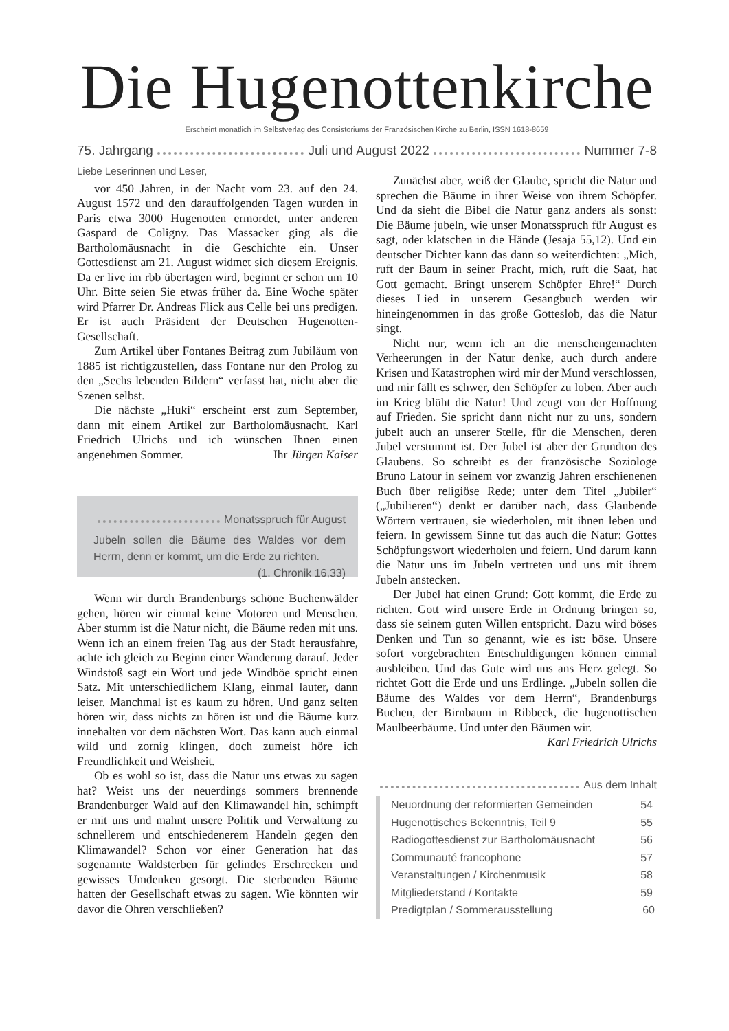Die Hugenottenkirche
Erscheint monatlich im Selbstverlag des Consistoriums der Französischen Kirche zu Berlin, ISSN 1618-8659
75. Jahrgang Juli und August 2022 Nummer 7-8
Liebe Leserinnen und Leser,
vor 450 Jahren, in der Nacht vom 23. auf den 24. August 1572 und den darauffolgenden Tagen wurden in Paris etwa 3000 Hugenotten ermordet, unter anderen Gaspard de Coligny. Das Massacker ging als die Bartholomäusnacht in die Geschichte ein. Unser Gottesdienst am 21. August widmet sich diesem Ereignis. Da er live im rbb übertagen wird, beginnt er schon um 10 Uhr. Bitte seien Sie etwas früher da. Eine Woche später wird Pfarrer Dr. Andreas Flick aus Celle bei uns predigen. Er ist auch Präsident der Deutschen Hugenotten-Gesellschaft.
Zum Artikel über Fontanes Beitrag zum Jubiläum von 1885 ist richtigzustellen, dass Fontane nur den Prolog zu den „Sechs lebenden Bildern“ verfasst hat, nicht aber die Szenen selbst.
Die nächste „Huki“ erscheint erst zum September, dann mit einem Artikel zur Bartholomäusnacht. Karl Friedrich Ulrichs und ich wünschen Ihnen einen angenehmen Sommer. Ihr Jürgen Kaiser
Monatsspruch für August
Jubeln sollen die Bäume des Waldes vor dem Herrn, denn er kommt, um die Erde zu richten. (1. Chronik 16,33)
Wenn wir durch Brandenburgs schöne Buchenwälder gehen, hören wir einmal keine Motoren und Menschen. Aber stumm ist die Natur nicht, die Bäume reden mit uns. Wenn ich an einem freien Tag aus der Stadt herausfahre, achte ich gleich zu Beginn einer Wanderung darauf. Jeder Windstoß sagt ein Wort und jede Windböe spricht einen Satz. Mit unterschiedlichem Klang, einmal lauter, dann leiser. Manchmal ist es kaum zu hören. Und ganz selten hören wir, dass nichts zu hören ist und die Bäume kurz innehalten vor dem nächsten Wort. Das kann auch einmal wild und zornig klingen, doch zumeist höre ich Freundlichkeit und Weisheit.
Ob es wohl so ist, dass die Natur uns etwas zu sagen hat? Weist uns der neuerdings sommers brennende Brandenburger Wald auf den Klimawandel hin, schimpft er mit uns und mahnt unsere Politik und Verwaltung zu schnellerem und entschiedenerem Handeln gegen den Klimawandel? Schon vor einer Generation hat das sogenannte Waldsterben für gelindes Erschrecken und gewisses Umdenken gesorgt. Die sterbenden Bäume hatten der Gesellschaft etwas zu sagen. Wie könnten wir davor die Ohren verschließen?
Zunächst aber, weiß der Glaube, spricht die Natur und sprechen die Bäume in ihrer Weise von ihrem Schöpfer. Und da sieht die Bibel die Natur ganz anders als sonst: Die Bäume jubeln, wie unser Monatsspruch für August es sagt, oder klatschen in die Hände (Jesaja 55,12). Und ein deutscher Dichter kann das dann so weiterdichten: „Mich, ruft der Baum in seiner Pracht, mich, ruft die Saat, hat Gott gemacht. Bringt unserem Schöpfer Ehre!“ Durch dieses Lied in unserem Gesangbuch werden wir hineingenommen in das große Gotteslob, das die Natur singt.
Nicht nur, wenn ich an die menschengemachten Verheerungen in der Natur denke, auch durch andere Krisen und Katastrophen wird mir der Mund verschlossen, und mir fällt es schwer, den Schöpfer zu loben. Aber auch im Krieg blüht die Natur! Und zeugt von der Hoffnung auf Frieden. Sie spricht dann nicht nur zu uns, sondern jubelt auch an unserer Stelle, für die Menschen, deren Jubel verstummt ist. Der Jubel ist aber der Grundton des Glaubens. So schreibt es der französische Soziologe Bruno Latour in seinem vor zwanzig Jahren erschienenen Buch über religiöse Rede; unter dem Titel „Jubiler“ („Jubilieren“) denkt er darüber nach, dass Glaubende Wörtern vertrauen, sie wiederholen, mit ihnen leben und feiern. In gewissem Sinne tut das auch die Natur: Gottes Schöpfungswort wiederholen und feiern. Und darum kann die Natur uns im Jubeln vertreten und uns mit ihrem Jubeln anstecken.
Der Jubel hat einen Grund: Gott kommt, die Erde zu richten. Gott wird unsere Erde in Ordnung bringen so, dass sie seinem guten Willen entspricht. Dazu wird böses Denken und Tun so genannt, wie es ist: böse. Unsere sofort vorgebrachten Entschuldigungen können einmal ausbleiben. Und das Gute wird uns ans Herz gelegt. So richtet Gott die Erde und uns Erdlinge. „Jubeln sollen die Bäume des Waldes vor dem Herrn“, Brandenburgs Buchen, der Birnbaum in Ribbeck, die hugenottischen Maulbeerbäume. Und unter den Bäumen wir.
Karl Friedrich Ulrichs
Aus dem Inhalt
| Neuordnung der reformierten Gemeinden | 54 |
| Hugenottisches Bekenntnis, Teil 9 | 55 |
| Radiogottesdienst zur Bartholomäusnacht | 56 |
| Communauté francophone | 57 |
| Veranstaltungen / Kirchenmusik | 58 |
| Mitgliederstand / Kontakte | 59 |
| Predigtplan / Sommerausstellung | 60 |